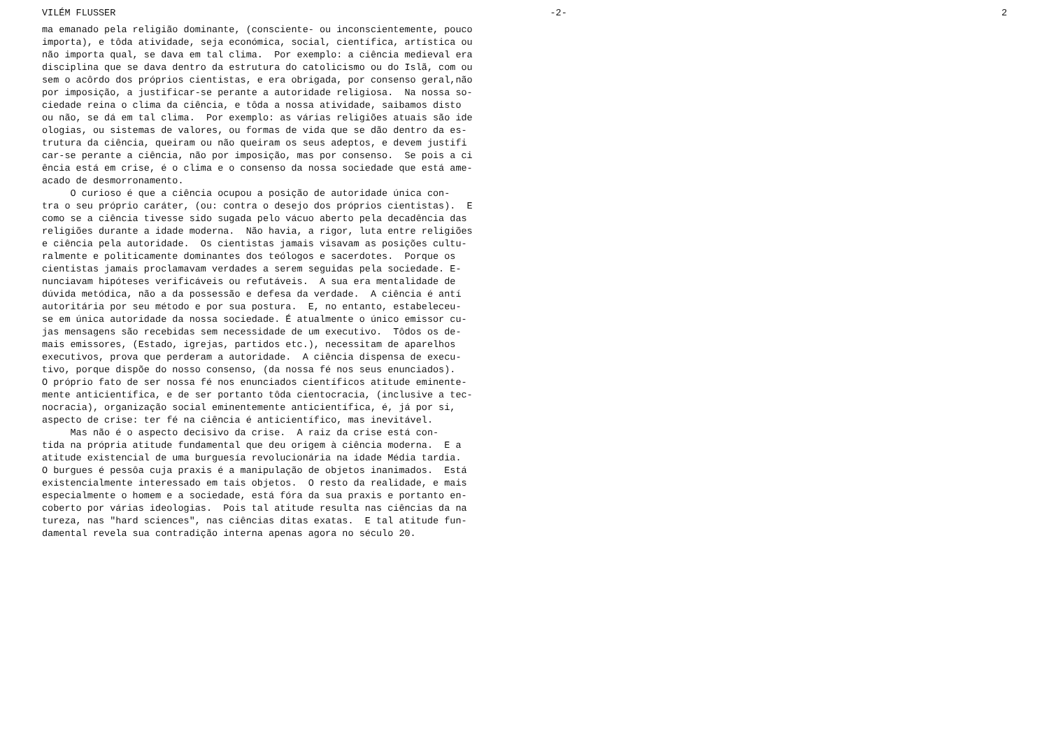VILÉM FLUSSER -2- 2
ma emanado pela religião dominante, (consciente- ou inconscientemente, pouco importa), e tôda atividade, seja económica, social, científica, artística ou não importa qual, se dava em tal clima. Por exemplo: a ciência medieval era disciplina que se dava dentro da estrutura do catolicismo ou do Islã, com ou sem o acôrdo dos próprios cientistas, e era obrigada, por consenso geral,não por imposição, a justificar-se perante a autoridade religiosa. Na nossa so- ciedade reina o clima da ciência, e tôda a nossa atividade, saibamos disto ou não, se dá em tal clima. Por exemplo: as várias religiões atuais são ide ologias, ou sistemas de valores, ou formas de vida que se dão dentro da es- trutura da ciência, queiram ou não queiram os seus adeptos, e devem justifi car-se perante a ciência, não por imposição, mas por consenso. Se pois a ci ência está em crise, é o clima e o consenso da nossa sociedade que está ame- acado de desmorronamento. O curioso é que a ciência ocupou a posição de autoridade única con- tra o seu próprio caráter, (ou: contra o desejo dos próprios cientistas). E como se a ciência tivesse sido sugada pelo vácuo aberto pela decadência das religiões durante a idade moderna. Não havia, a rigor, luta entre religiões e ciência pela autoridade. Os cientistas jamais visavam as posições cultu- ralmente e politicamente dominantes dos teólogos e sacerdotes. Porque os cientistas jamais proclamavam verdades a serem seguidas pela sociedade. E- nunciavam hipóteses verificáveis ou refutáveis. A sua era mentalidade de dúvida metódica, não a da possessão e defesa da verdade. A ciência é antí autoritária por seu método e por sua postura. E, no entanto, estabeleceu- se em única autoridade da nossa sociedade. É atualmente o único emissor cu- jas mensagens são recebidas sem necessidade de um executivo. Tôdos os de- mais emissores, (Estado, igrejas, partidos etc.), necessitam de aparelhos executivos, prova que perderam a autoridade. A ciência dispensa de execu- tivo, porque dispõe do nosso consenso, (da nossa fé nos seus enunciados). O próprio fato de ser nossa fé nos enunciados científicos atitude eminente- mente anticientífica, e de ser portanto tôda cientocracia, (inclusive a tec- nocracia), organização social eminentemente anticientífica, é, já por si, aspecto de crise: ter fé na ciência é anticientífico, mas inevitável. Mas não é o aspecto decisivo da crise. A raiz da crise está con- tida na própria atitude fundamental que deu origem à ciência moderna. E a atitude existencial de uma burguesía revolucionária na idade Média tardia. O burgues é pessôa cuja praxis é a manipulação de objetos inanimados. Está existencialmente interessado em tais objetos. O resto da realidade, e mais especialmente o homem e a sociedade, está fóra da sua praxis e portanto en- coberto por várias ideologias. Pois tal atitude resulta nas ciências da na tureza, nas "hard sciences", nas ciências ditas exatas. E tal atitude fun- damental revela sua contradição interna apenas agora no século 20.